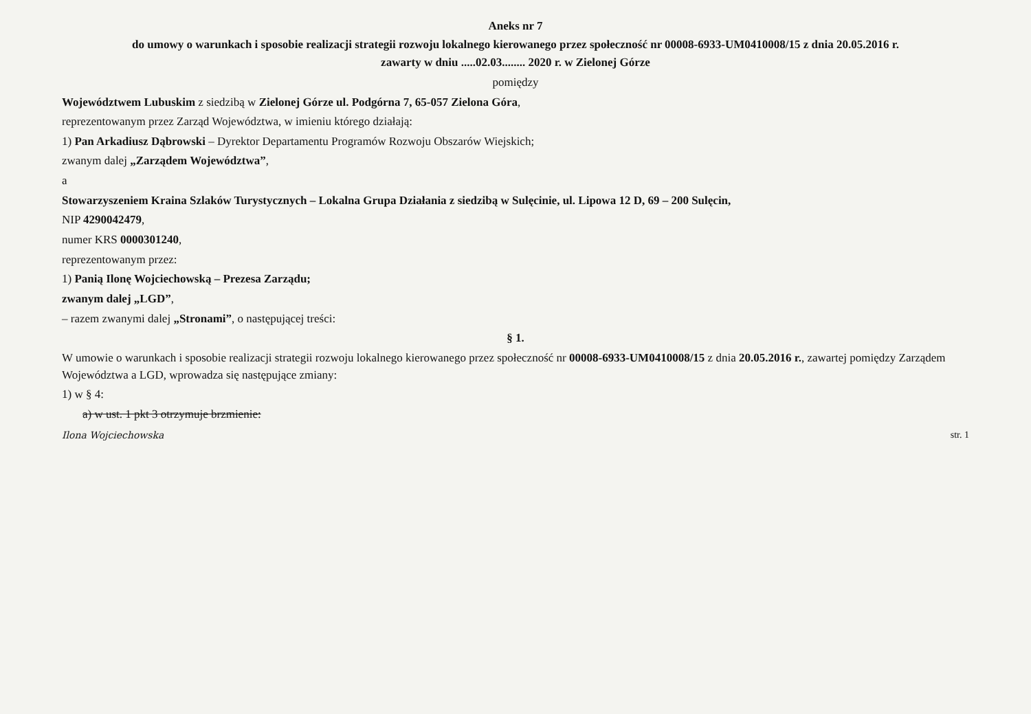Aneks nr 7
do umowy o warunkach i sposobie realizacji strategii rozwoju lokalnego kierowanego przez społeczność nr 00008-6933-UM0410008/15 z dnia 20.05.2016 r.
zawarty w dniu .....02.03........ 2020 r. w Zielonej Górze
pomiędzy
Województwem Lubuskim z siedzibą w Zielonej Górze ul. Podgórna 7, 65-057 Zielona Góra,
reprezentowanym przez Zarząd Województwa, w imieniu którego działają:
1) Pan Arkadiusz Dąbrowski – Dyrektor Departamentu Programów Rozwoju Obszarów Wiejskich;
zwanym dalej „Zarządem Województwa”,
a
Stowarzyszeniem Kraina Szlaków Turystycznych – Lokalna Grupa Działania z siedzibą w Sulęcinie, ul. Lipowa 12 D, 69 – 200 Sulęcin,
NIP 4290042479,
numer KRS 0000301240,
reprezentowanym przez:
1) Panią Ilonę Wojciechowską – Prezesa Zarządu;
zwanym dalej „LGD”,
– razem zwanymi dalej „Stronami”, o następującej treści:
§ 1.
W umowie o warunkach i sposobie realizacji strategii rozwoju lokalnego kierowanego przez społeczność nr 00008-6933-UM0410008/15 z dnia 20.05.2016 r., zawartej pomiędzy Zarządem Województwa a LGD, wprowadza się następujące zmiany:
1) w § 4:
a) w ust. 1 pkt 3 otrzymuje brzmienie:
Ilona Wojciechowska str. 1